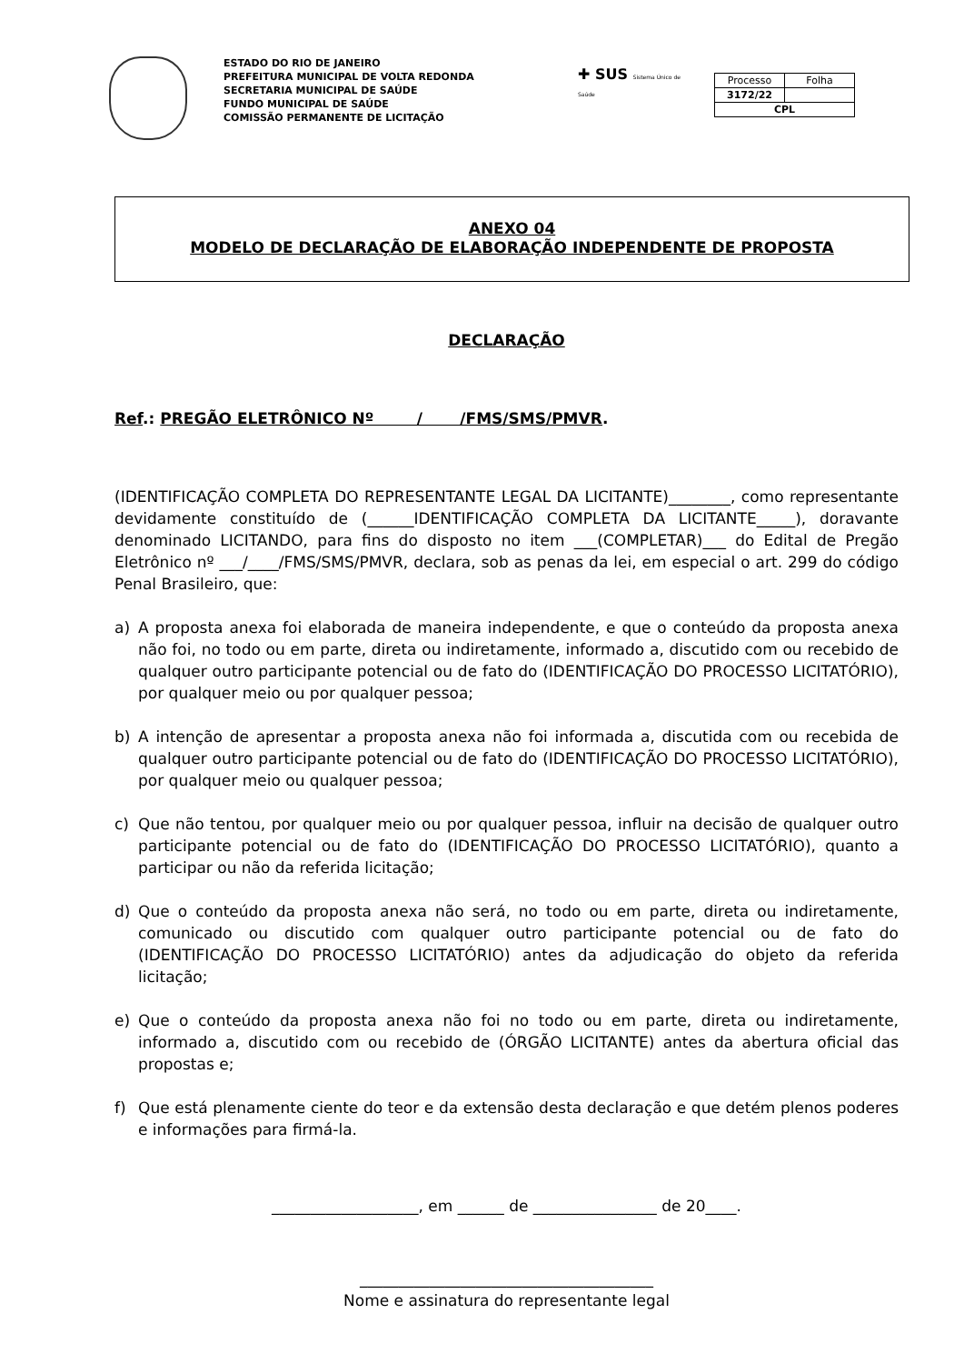ESTADO DO RIO DE JANEIRO
PREFEITURA MUNICIPAL DE VOLTA REDONDA
SECRETARIA MUNICIPAL DE SAÚDE
FUNDO MUNICIPAL DE SAÚDE
COMISSÃO PERMANENTE DE LICITAÇÃO
✚ SUS Sistema Único de Saúde
| Processo | Folha |
| 3172/22 | |
| CPL | |
ANEXO 04
MODELO DE DECLARAÇÃO DE ELABORAÇÃO INDEPENDENTE DE PROPOSTA
DECLARAÇÃO
Ref.: PREGÃO ELETRÔNICO Nº / /FMS/SMS/PMVR.
(IDENTIFICAÇÃO COMPLETA DO REPRESENTANTE LEGAL DA LICITANTE)________, como representante devidamente constituído de (______IDENTIFICAÇÃO COMPLETA DA LICITANTE_____), doravante denominado LICITANDO, para fins do disposto no item ___(COMPLETAR)___ do Edital de Pregão Eletrônico nº ___/____/FMS/SMS/PMVR, declara, sob as penas da lei, em especial o art. 299 do código Penal Brasileiro, que:
a) A proposta anexa foi elaborada de maneira independente, e que o conteúdo da proposta anexa não foi, no todo ou em parte, direta ou indiretamente, informado a, discutido com ou recebido de qualquer outro participante potencial ou de fato do (IDENTIFICAÇÃO DO PROCESSO LICITATÓRIO), por qualquer meio ou por qualquer pessoa;
b) A intenção de apresentar a proposta anexa não foi informada a, discutida com ou recebida de qualquer outro participante potencial ou de fato do (IDENTIFICAÇÃO DO PROCESSO LICITATÓRIO), por qualquer meio ou qualquer pessoa;
c) Que não tentou, por qualquer meio ou por qualquer pessoa, influir na decisão de qualquer outro participante potencial ou de fato do (IDENTIFICAÇÃO DO PROCESSO LICITATÓRIO), quanto a participar ou não da referida licitação;
d) Que o conteúdo da proposta anexa não será, no todo ou em parte, direta ou indiretamente, comunicado ou discutido com qualquer outro participante potencial ou de fato do (IDENTIFICAÇÃO DO PROCESSO LICITATÓRIO) antes da adjudicação do objeto da referida licitação;
e) Que o conteúdo da proposta anexa não foi no todo ou em parte, direta ou indiretamente, informado a, discutido com ou recebido de (ÓRGÃO LICITANTE) antes da abertura oficial das propostas e;
f) Que está plenamente ciente do teor e da extensão desta declaração e que detém plenos poderes e informações para firmá-la.
___________________, em ______ de ________________ de 20____.
______________________________________
Nome e assinatura do representante legal